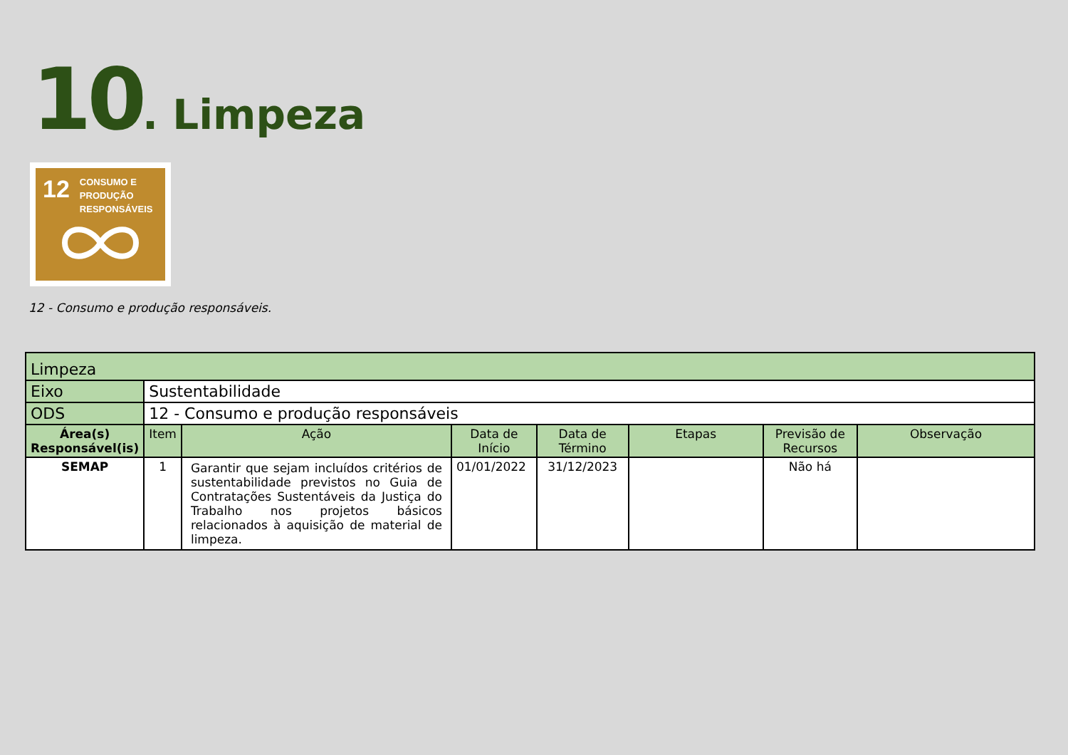10. Limpeza
12 CONSUMO E
PRODUÇÃO
RESPONSÁVEIS
12 - Consumo e produção responsáveis.
| Limpeza | | | | | | | |
| Eixo | Sustentabilidade | | | | | | |
| ODS | 12 - Consumo e produção responsáveis | | | | | | |
| Área(s) Responsável(is) | Item | Ação | Data de Início | Data de Término | Etapas | Previsão de Recursos | Observação |
| SEMAP | 1 | Garantir que sejam incluídos critérios de sustentabilidade previstos no Guia de Contratações Sustentáveis da Justiça do Trabalho nos projetos básicos relacionados à aquisição de material de limpeza. | 01/01/2022 | 31/12/2023 | | Não há | |